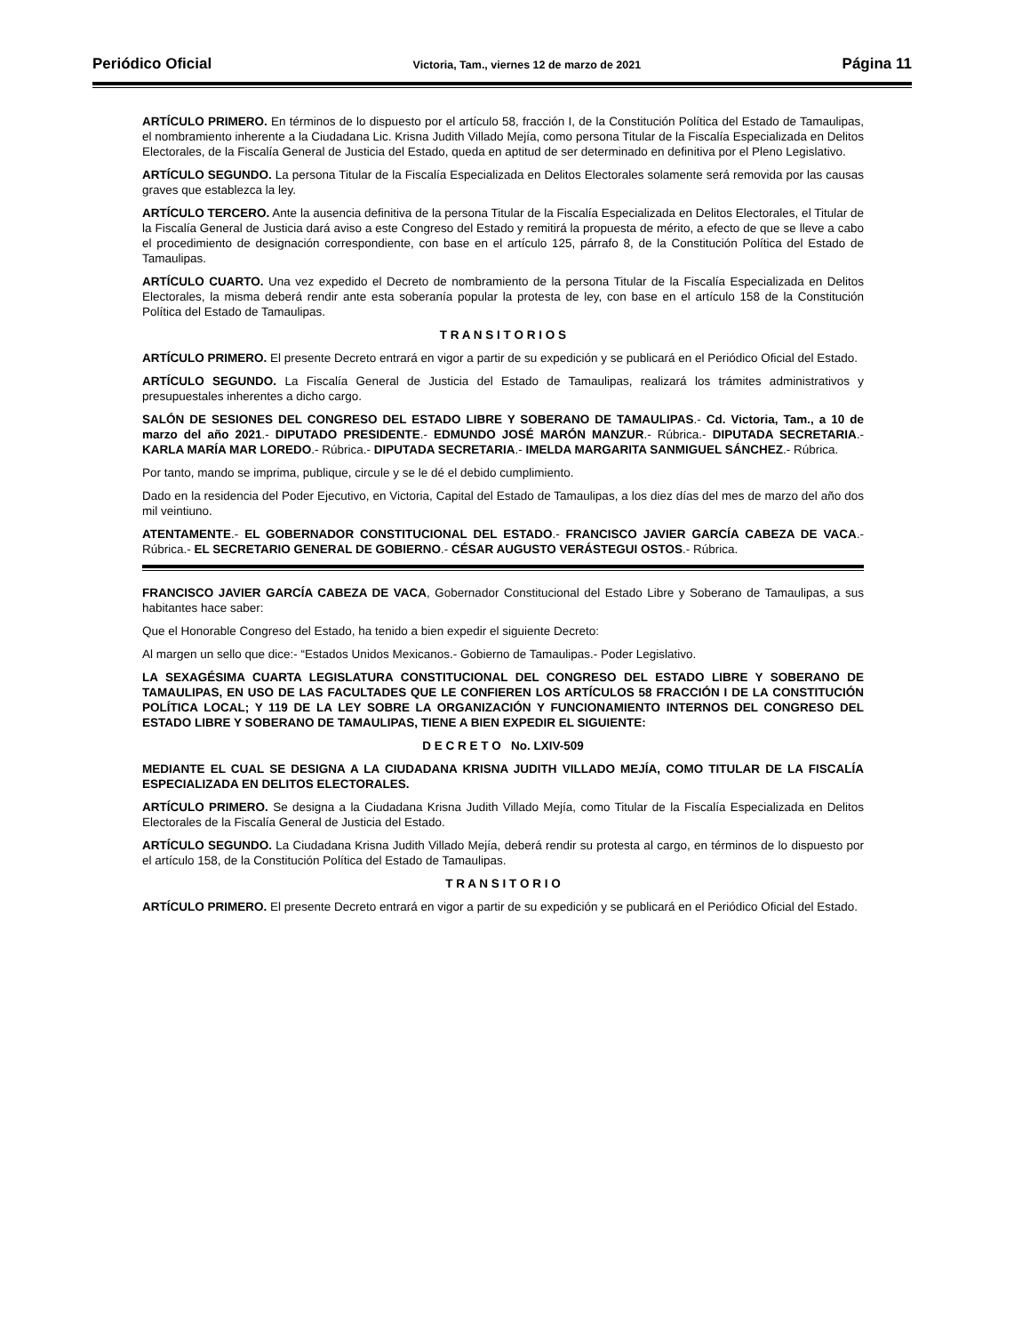Periódico Oficial Victoria, Tam., viernes 12 de marzo de 2021 Página 11
ARTÍCULO PRIMERO. En términos de lo dispuesto por el artículo 58, fracción I, de la Constitución Política del Estado de Tamaulipas, el nombramiento inherente a la Ciudadana Lic. Krisna Judith Villado Mejía, como persona Titular de la Fiscalía Especializada en Delitos Electorales, de la Fiscalía General de Justicia del Estado, queda en aptitud de ser determinado en definitiva por el Pleno Legislativo.
ARTÍCULO SEGUNDO. La persona Titular de la Fiscalía Especializada en Delitos Electorales solamente será removida por las causas graves que establezca la ley.
ARTÍCULO TERCERO. Ante la ausencia definitiva de la persona Titular de la Fiscalía Especializada en Delitos Electorales, el Titular de la Fiscalía General de Justicia dará aviso a este Congreso del Estado y remitirá la propuesta de mérito, a efecto de que se lleve a cabo el procedimiento de designación correspondiente, con base en el artículo 125, párrafo 8, de la Constitución Política del Estado de Tamaulipas.
ARTÍCULO CUARTO. Una vez expedido el Decreto de nombramiento de la persona Titular de la Fiscalía Especializada en Delitos Electorales, la misma deberá rendir ante esta soberanía popular la protesta de ley, con base en el artículo 158 de la Constitución Política del Estado de Tamaulipas.
T R A N S I T O R I O S
ARTÍCULO PRIMERO. El presente Decreto entrará en vigor a partir de su expedición y se publicará en el Periódico Oficial del Estado.
ARTÍCULO SEGUNDO. La Fiscalía General de Justicia del Estado de Tamaulipas, realizará los trámites administrativos y presupuestales inherentes a dicho cargo.
SALÓN DE SESIONES DEL CONGRESO DEL ESTADO LIBRE Y SOBERANO DE TAMAULIPAS.- Cd. Victoria, Tam., a 10 de marzo del año 2021.- DIPUTADO PRESIDENTE.- EDMUNDO JOSÉ MARÓN MANZUR.- Rúbrica.- DIPUTADA SECRETARIA.- KARLA MARÍA MAR LOREDO.- Rúbrica.- DIPUTADA SECRETARIA.- IMELDA MARGARITA SANMIGUEL SÁNCHEZ.- Rúbrica.
Por tanto, mando se imprima, publique, circule y se le dé el debido cumplimiento.
Dado en la residencia del Poder Ejecutivo, en Victoria, Capital del Estado de Tamaulipas, a los diez días del mes de marzo del año dos mil veintiuno.
ATENTAMENTE.- EL GOBERNADOR CONSTITUCIONAL DEL ESTADO.- FRANCISCO JAVIER GARCÍA CABEZA DE VACA.- Rúbrica.- EL SECRETARIO GENERAL DE GOBIERNO.- CÉSAR AUGUSTO VERÁSTEGUI OSTOS.- Rúbrica.
FRANCISCO JAVIER GARCÍA CABEZA DE VACA, Gobernador Constitucional del Estado Libre y Soberano de Tamaulipas, a sus habitantes hace saber:
Que el Honorable Congreso del Estado, ha tenido a bien expedir el siguiente Decreto:
Al margen un sello que dice:- “Estados Unidos Mexicanos.- Gobierno de Tamaulipas.- Poder Legislativo.
LA SEXAGÉSIMA CUARTA LEGISLATURA CONSTITUCIONAL DEL CONGRESO DEL ESTADO LIBRE Y SOBERANO DE TAMAULIPAS, EN USO DE LAS FACULTADES QUE LE CONFIEREN LOS ARTÍCULOS 58 FRACCIÓN I DE LA CONSTITUCIÓN POLÍTICA LOCAL; Y 119 DE LA LEY SOBRE LA ORGANIZACIÓN Y FUNCIONAMIENTO INTERNOS DEL CONGRESO DEL ESTADO LIBRE Y SOBERANO DE TAMAULIPAS, TIENE A BIEN EXPEDIR EL SIGUIENTE:
D E C R E T O No. LXIV-509
MEDIANTE EL CUAL SE DESIGNA A LA CIUDADANA KRISNA JUDITH VILLADO MEJÍA, COMO TITULAR DE LA FISCALÍA ESPECIALIZADA EN DELITOS ELECTORALES.
ARTÍCULO PRIMERO. Se designa a la Ciudadana Krisna Judith Villado Mejía, como Titular de la Fiscalía Especializada en Delitos Electorales de la Fiscalía General de Justicia del Estado.
ARTÍCULO SEGUNDO. La Ciudadana Krisna Judith Villado Mejía, deberá rendir su protesta al cargo, en términos de lo dispuesto por el artículo 158, de la Constitución Política del Estado de Tamaulipas.
T R A N S I T O R I O
ARTÍCULO PRIMERO. El presente Decreto entrará en vigor a partir de su expedición y se publicará en el Periódico Oficial del Estado.